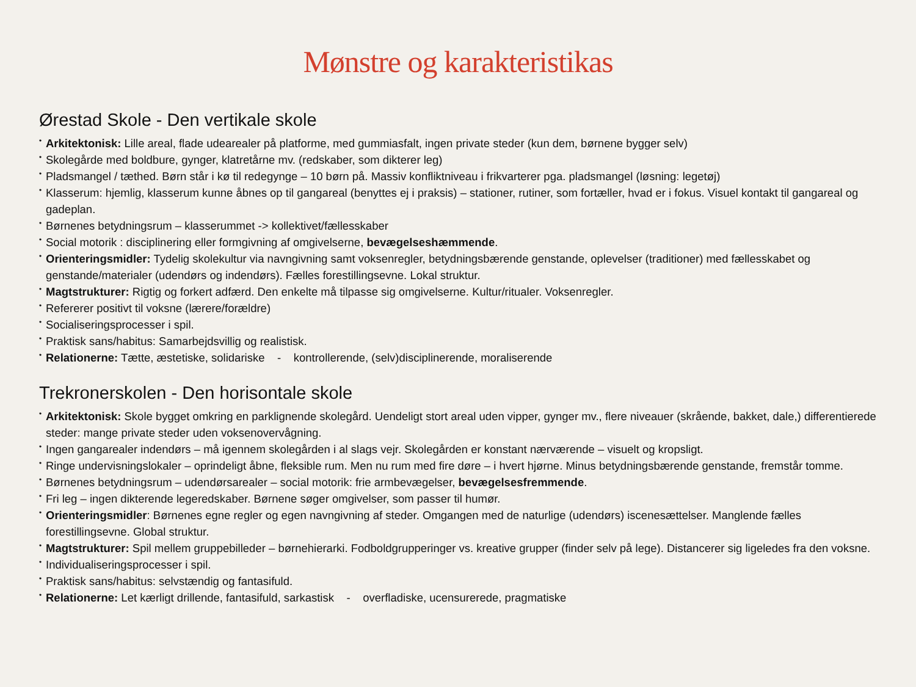Mønstre og karakteristikas
Ørestad Skole - Den vertikale skole
• Arkitektonisk: Lille areal, flade udearealer på platforme, med gummiasfalt, ingen private steder (kun dem, børnene bygger selv)
• Skolegårde med boldbure, gynger, klatretårne mv. (redskaber, som dikterer leg)
• Pladsmangel / tæthed. Børn står i kø til redegynge – 10 børn på. Massiv konfliktniveau i frikvarterer pga. pladsmangel (løsning: legetøj)
• Klasserum: hjemlig, klasserum kunne åbnes op til gangareal (benyttes ej i praksis) – stationer, rutiner, som fortæller, hvad er i fokus. Visuel kontakt til gangareal og gadeplan.
• Børnenes betydningsrum – klasserummet -> kollektivet/fællesskaber
• Social motorik : disciplinering eller formgivning af omgivelserne, bevægelseshæmmende.
• Orienteringsmidler: Tydelig skolekultur via navngivning samt voksenregler, betydningsbærende genstande, oplevelser (traditioner) med fællesskabet og genstande/materialer (udendørs og indendørs). Fælles forestillingsevne. Lokal struktur.
• Magtstrukturer: Rigtig og forkert adfærd. Den enkelte må tilpasse sig omgivelserne. Kultur/ritualer. Voksenregler.
• Refererer positivt til voksne (lærere/forældre)
• Socialiseringsprocesser i spil.
• Praktisk sans/habitus: Samarbejdsvillig og realistisk.
• Relationerne: Tætte, æstetiske, solidariske - kontrollerende, (selv)disciplinerende, moraliserende
Trekronerskolen - Den horisontale skole
• Arkitektonisk: Skole bygget omkring en parklignende skolegård. Uendeligt stort areal uden vipper, gynger mv., flere niveauer (skrående, bakket, dale,) differentierede steder: mange private steder uden voksenovervågning.
• Ingen gangarealer indendørs – må igennem skolegården i al slags vejr. Skolegården er konstant nærværende – visuelt og kropsligt.
• Ringe undervisningslokaler – oprindeligt åbne, fleksible rum. Men nu rum med fire døre – i hvert hjørne. Minus betydningsbærende genstande, fremstår tomme.
• Børnenes betydningsrum – udendørsarealer – social motorik: frie armbevægelser, bevægelsesfremmende.
• Fri leg – ingen dikterende legeredskaber. Børnene søger omgivelser, som passer til humør.
• Orienteringsmidler: Børnenes egne regler og egen navngivning af steder. Omgangen med de naturlige (udendørs) iscenesættelser. Manglende fælles forestillingsevne. Global struktur.
• Magtstrukturer: Spil mellem gruppebilleder – børnehierarki. Fodboldgrupperinger vs. kreative grupper (finder selv på lege). Distancerer sig ligeledes fra den voksne.
• Individualiseringsprocesser i spil.
• Praktisk sans/habitus: selvstændig og fantasifuld.
• Relationerne: Let kærligt drillende, fantasifuld, sarkastisk - overfladiske, ucensurerede, pragmatiske